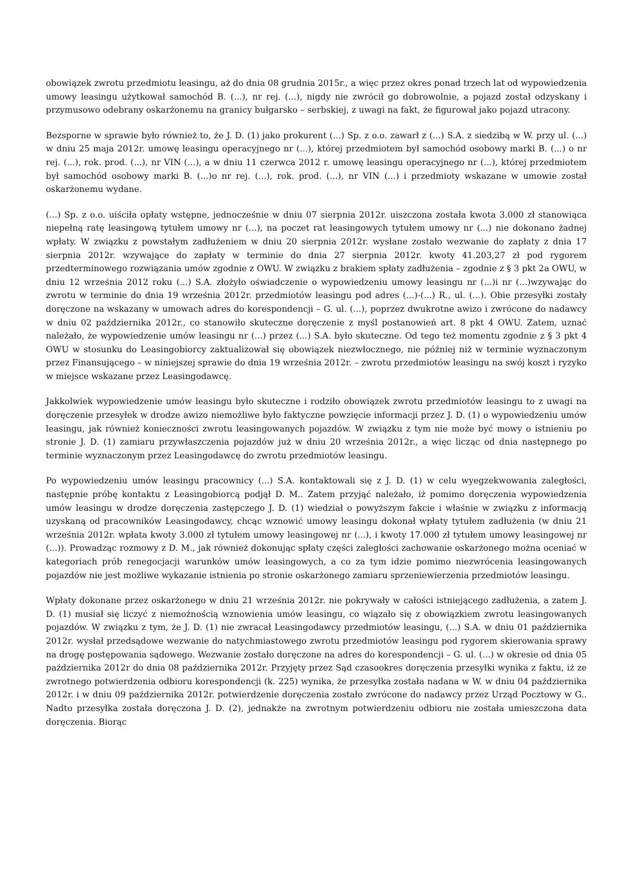obowiązek zwrotu przedmiotu leasingu, aż do dnia 08 grudnia 2015r., a więc przez okres ponad trzech lat od wypowiedzenia umowy leasingu użytkował samochód B. (...), nr rej. (...), nigdy nie zwrócił go dobrowolnie, a pojazd został odzyskany i przymusowo odebrany oskarżonemu na granicy bułgarsko – serbskiej, z uwagi na fakt, że figurował jako pojazd utracony.
Bezsporne w sprawie było również to, że J. D. (1) jako prokurent (...) Sp. z o.o. zawarł z (...) S.A. z siedzibą w W. przy ul. (...) w dniu 25 maja 2012r. umowę leasingu operacyjnego nr (...), której przedmiotem był samochód osobowy marki B. (...) o nr rej. (...), rok. prod. (...), nr VIN (...), a w dniu 11 czerwca 2012 r. umowę leasingu operacyjnego nr (...), której przedmiotem był samochód osobowy marki B. (...)o nr rej. (...), rok. prod. (...), nr VIN (...) i przedmioty wskazane w umowie został oskarżonemu wydane.
(...) Sp. z o.o. uiściła opłaty wstępne, jednocześnie w dniu 07 sierpnia 2012r. uiszczona została kwota 3.000 zł stanowiąca niepełną ratę leasingową tytułem umowy nr (...), na poczet rat leasingowych tytułem umowy nr (...) nie dokonano żadnej wpłaty. W związku z powstałym zadłużeniem w dniu 20 sierpnia 2012r. wysłane zostało wezwanie do zapłaty z dnia 17 sierpnia 2012r. wzywające do zapłaty w terminie do dnia 27 sierpnia 2012r. kwoty 41.203,27 zł pod rygorem przedterminowego rozwiązania umów zgodnie z OWU. W związku z brakiem spłaty zadłużenia – zgodnie z § 3 pkt 2a OWU, w dniu 12 września 2012 roku (...) S.A. złożyło oświadczenie o wypowiedzeniu umowy leasingu nr (...)i nr (...)wzywając do zwrotu w terminie do dnia 19 września 2012r. przedmiotów leasingu pod adres (...)-(...) R., ul. (...). Obie przesyłki zostały doręczone na wskazany w umowach adres do korespondencji – G. ul. (...), poprzez dwukrotne awizo i zwrócone do nadawcy w dniu 02 października 2012r., co stanowiło skuteczne doręczenie z myśl postanowień art. 8 pkt 4 OWU. Zatem, uznać należało, że wypowiedzenie umów leasingu nr (...) przez (...) S.A. było skuteczne. Od tego też momentu zgodnie z § 3 pkt 4 OWU w stosunku do Leasingobiorcy zaktualizował się obowiązek niezwłocznego, nie później niż w terminie wyznaczonym przez Finansującego – w niniejszej sprawie do dnia 19 września 2012r. – zwrotu przedmiotów leasingu na swój koszt i ryzyko w miejsce wskazane przez Leasingodawcę.
Jakkolwiek wypowiedzenie umów leasingu było skuteczne i rodziło obowiązek zwrotu przedmiotów leasingu to z uwagi na doręczenie przesyłek w drodze awizo niemożliwe było faktyczne powzięcie informacji przez J. D. (1) o wypowiedzeniu umów leasingu, jak również konieczności zwrotu leasingowanych pojazdów. W związku z tym nie może być mowy o istnieniu po stronie J. D. (1) zamiaru przywłaszczenia pojazdów już w dniu 20 września 2012r., a więc licząc od dnia następnego po terminie wyznaczonym przez Leasingodawcę do zwrotu przedmiotów leasingu.
Po wypowiedzeniu umów leasingu pracownicy (...) S.A. kontaktowali się z J. D. (1) w celu wyegzekwowania zaległości, następnie próbę kontaktu z Leasingobiorcą podjął D. M.. Zatem przyjąć należało, iż pomimo doręczenia wypowiedzenia umów leasingu w drodze doręczenia zastępczego J. D. (1) wiedział o powyższym fakcie i właśnie w związku z informacją uzyskaną od pracowników Leasingodawcy, chcąc wznowić umowy leasingu dokonał wpłaty tytułem zadłużenia (w dniu 21 września 2012r. wpłata kwoty 3.000 zł tytułem umowy leasingowej nr (...), i kwoty 17.000 zł tytułem umowy leasingowej nr (...)). Prowadząc rozmowy z D. M., jak również dokonując spłaty części zaległości zachowanie oskarżonego można oceniać w kategoriach prób renegocjacji warunków umów leasingowych, a co za tym idzie pomimo niezwrócenia leasingowanych pojazdów nie jest możliwe wykazanie istnienia po stronie oskarżonego zamiaru sprzeniewierzenia przedmiotów leasingu.
Wpłaty dokonane przez oskarżonego w dniu 21 września 2012r. nie pokrywały w całości istniejącego zadłużenia, a zatem J. D. (1) musiał się liczyć z niemożnością wznowienia umów leasingu, co wiązało się z obowiązkiem zwrotu leasingowanych pojazdów. W związku z tym, że J. D. (1) nie zwracał Leasingodawcy przedmiotów leasingu, (...) S.A. w dniu 01 października 2012r. wysłał przedsądowe wezwanie do natychmiastowego zwrotu przedmiotów leasingu pod rygorem skierowania sprawy na drogę postępowania sądowego. Wezwanie zostało doręczone na adres do korespondencji – G. ul. (...) w okresie od dnia 05 października 2012r do dnia 08 października 2012r. Przyjęty przez Sąd czasookres doręczenia przesyłki wynika z faktu, iż ze zwrotnego potwierdzenia odbioru korespondencji (k. 225) wynika, że przesyłka została nadana w W. w dniu 04 października 2012r. i w dniu 09 października 2012r. potwierdzenie doręczenia zostało zwrócone do nadawcy przez Urząd Pocztowy w G.. Nadto przesyłka została doręczona J. D. (2), jednakże na zwrotnym potwierdzeniu odbioru nie została umieszczona data doręczenia. Biorąc